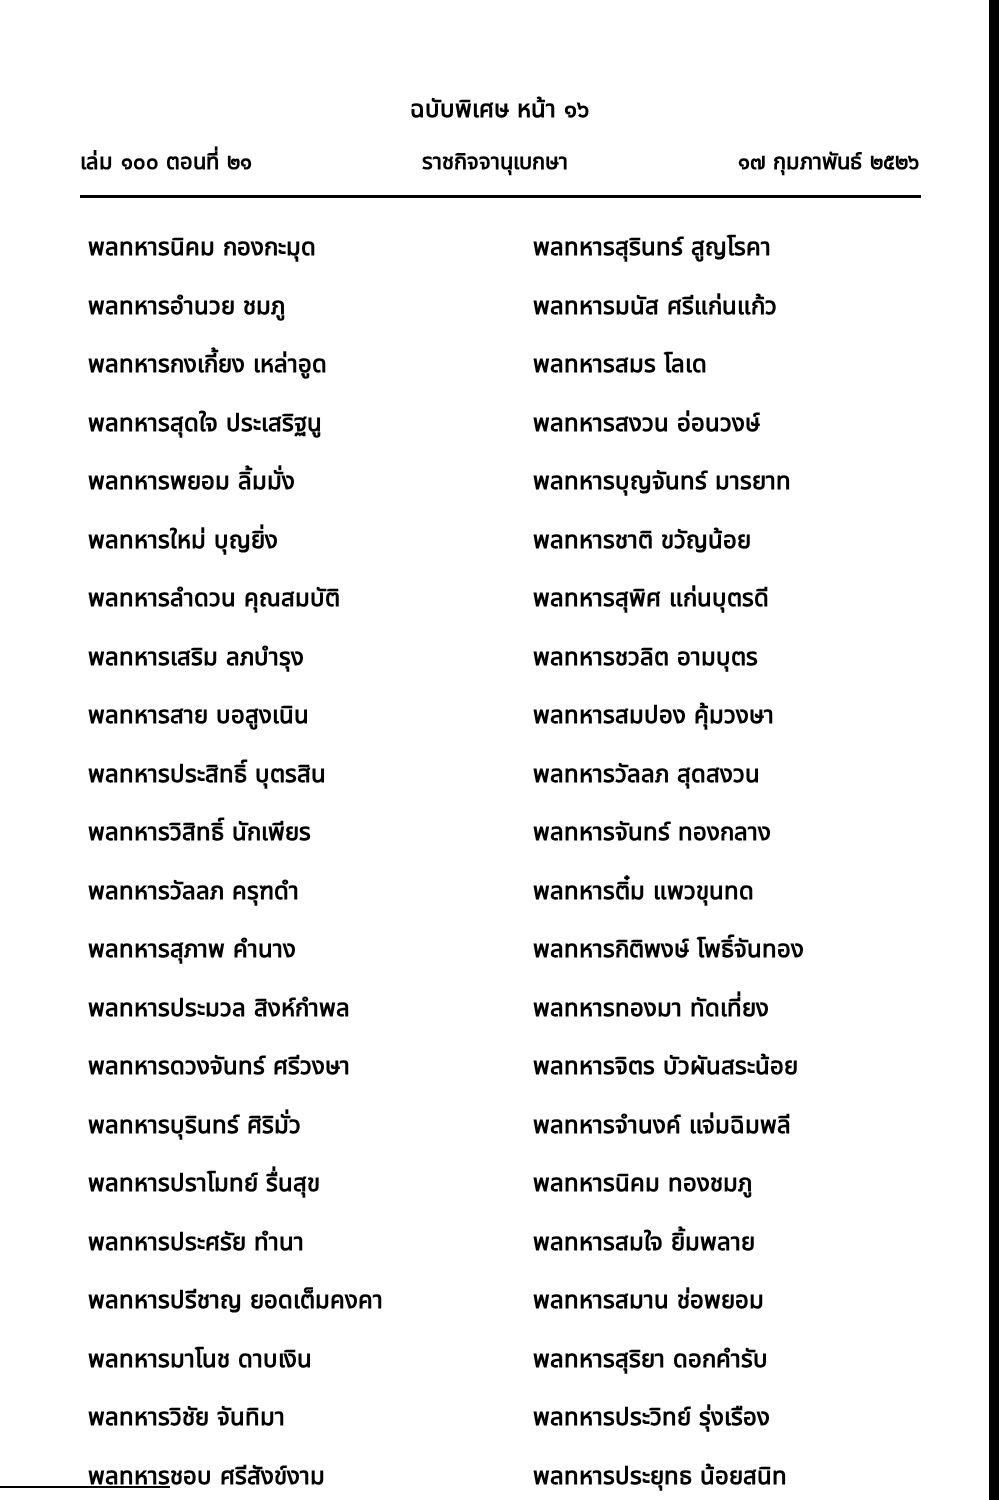ฉบับพิเศษ หน้า ๑๖
เล่ม ๑๐๐ ตอนที่ ๒๑ ราชกิจจานุเบกษา ๑๗ กุมภาพันธ์ ๒๕๒๖
พลทหารนิคม กองกะมุด
พลทหารอำนวย ชมภู
พลทหารกงเกี้ยง เหล่าอูด
พลทหารสุดใจ ประเสริฐนู
พลทหารพยอม ลิ้มมั่ง
พลทหารใหม่ บุญยิ่ง
พลทหารลำดวน คุณสมบัติ
พลทหารเสริม ลภบำรุง
พลทหารสาย บอสูงเนิน
พลทหารประสิทธิ์ บุตรสิน
พลทหารวิสิทธิ์ นักเพียร
พลทหารวัลลภ ครุฑดำ
พลทหารสุภาพ คำนาง
พลทหารประมวล สิงห์กำพล
พลทหารดวงจันทร์ ศรีวงษา
พลทหารบุรินทร์ ศิริมั่ว
พลทหารปราโมทย์ รื่นสุข
พลทหารประศรัย ทำนา
พลทหารปรีชาญ ยอดเต็มคงคา
พลทหารมาโนช ดาบเงิน
พลทหารวิชัย จันทิมา
พลทหารชอบ ศรีสังข์งาม
พลทหารสุรินทร์ สูญโรคา
พลทหารมนัส ศรีแก่นแก้ว
พลทหารสมร โลเด
พลทหารสงวน อ่อนวงษ์
พลทหารบุญจันทร์ มารยาท
พลทหารชาติ ขวัญน้อย
พลทหารสุพิศ แก่นบุตรดี
พลทหารชวลิต อามบุตร
พลทหารสมปอง คุ้มวงษา
พลทหารวัลลภ สุดสงวน
พลทหารจันทร์ ทองกลาง
พลทหารติ๋ม แพวขุนทด
พลทหารกิติพงษ์ โพธิ์จันทอง
พลทหารทองมา ทัดเที่ยง
พลทหารจิตร บัวผันสระน้อย
พลทหารจำนงค์ แจ่มฉิมพลี
พลทหารนิคม ทองชมภู
พลทหารสมใจ ยิ้มพลาย
พลทหารสมาน ช่อพยอม
พลทหารสุริยา ดอกคำรับ
พลทหารประวิทย์ รุ่งเรือง
พลทหารประยุทธ น้อยสนิท